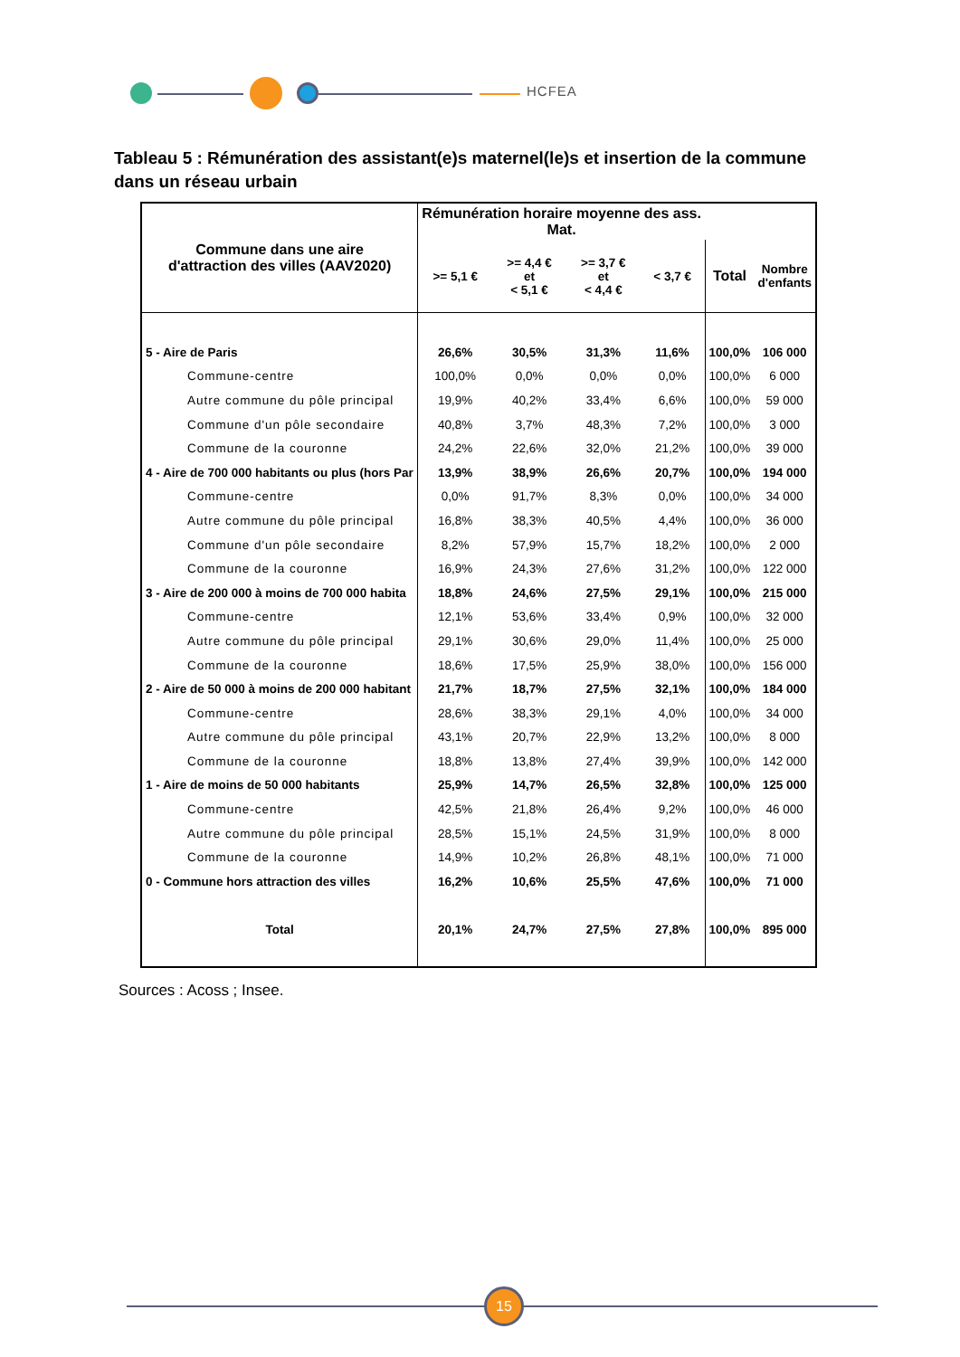HCFEA
Tableau 5 : Rémunération des assistant(e)s maternel(le)s et insertion de la commune dans un réseau urbain
| Commune dans une aire d'attraction des villes (AAV2020) | Rémunération horaire moyenne des ass. Mat. | | | | | |
| --- | --- | --- | --- | --- | --- | --- |
| | >= 5,1 € | >= 4,4 € et < 5,1 € | >= 3,7 € et < 4,4 € | < 3,7 € | Total | Nombre d'enfants |
| 5 - Aire de Paris | 26,6% | 30,5% | 31,3% | 11,6% | 100,0% | 106 000 |
| Commune-centre | 100,0% | 0,0% | 0,0% | 0,0% | 100,0% | 6 000 |
| Autre commune du pôle principal | 19,9% | 40,2% | 33,4% | 6,6% | 100,0% | 59 000 |
| Commune d'un pôle secondaire | 40,8% | 3,7% | 48,3% | 7,2% | 100,0% | 3 000 |
| Commune de la couronne | 24,2% | 22,6% | 32,0% | 21,2% | 100,0% | 39 000 |
| 4 - Aire de 700 000 habitants ou plus (hors Par | 13,9% | 38,9% | 26,6% | 20,7% | 100,0% | 194 000 |
| Commune-centre | 0,0% | 91,7% | 8,3% | 0,0% | 100,0% | 34 000 |
| Autre commune du pôle principal | 16,8% | 38,3% | 40,5% | 4,4% | 100,0% | 36 000 |
| Commune d'un pôle secondaire | 8,2% | 57,9% | 15,7% | 18,2% | 100,0% | 2 000 |
| Commune de la couronne | 16,9% | 24,3% | 27,6% | 31,2% | 100,0% | 122 000 |
| 3 - Aire de 200 000 à moins de 700 000 habita | 18,8% | 24,6% | 27,5% | 29,1% | 100,0% | 215 000 |
| Commune-centre | 12,1% | 53,6% | 33,4% | 0,9% | 100,0% | 32 000 |
| Autre commune du pôle principal | 29,1% | 30,6% | 29,0% | 11,4% | 100,0% | 25 000 |
| Commune de la couronne | 18,6% | 17,5% | 25,9% | 38,0% | 100,0% | 156 000 |
| 2 - Aire de 50 000 à moins de 200 000 habitant | 21,7% | 18,7% | 27,5% | 32,1% | 100,0% | 184 000 |
| Commune-centre | 28,6% | 38,3% | 29,1% | 4,0% | 100,0% | 34 000 |
| Autre commune du pôle principal | 43,1% | 20,7% | 22,9% | 13,2% | 100,0% | 8 000 |
| Commune de la couronne | 18,8% | 13,8% | 27,4% | 39,9% | 100,0% | 142 000 |
| 1 - Aire de moins de 50 000 habitants | 25,9% | 14,7% | 26,5% | 32,8% | 100,0% | 125 000 |
| Commune-centre | 42,5% | 21,8% | 26,4% | 9,2% | 100,0% | 46 000 |
| Autre commune du pôle principal | 28,5% | 15,1% | 24,5% | 31,9% | 100,0% | 8 000 |
| Commune de la couronne | 14,9% | 10,2% | 26,8% | 48,1% | 100,0% | 71 000 |
| 0 - Commune hors attraction des villes | 16,2% | 10,6% | 25,5% | 47,6% | 100,0% | 71 000 |
| Total | 20,1% | 24,7% | 27,5% | 27,8% | 100,0% | 895 000 |
Sources : Acoss ; Insee.
15